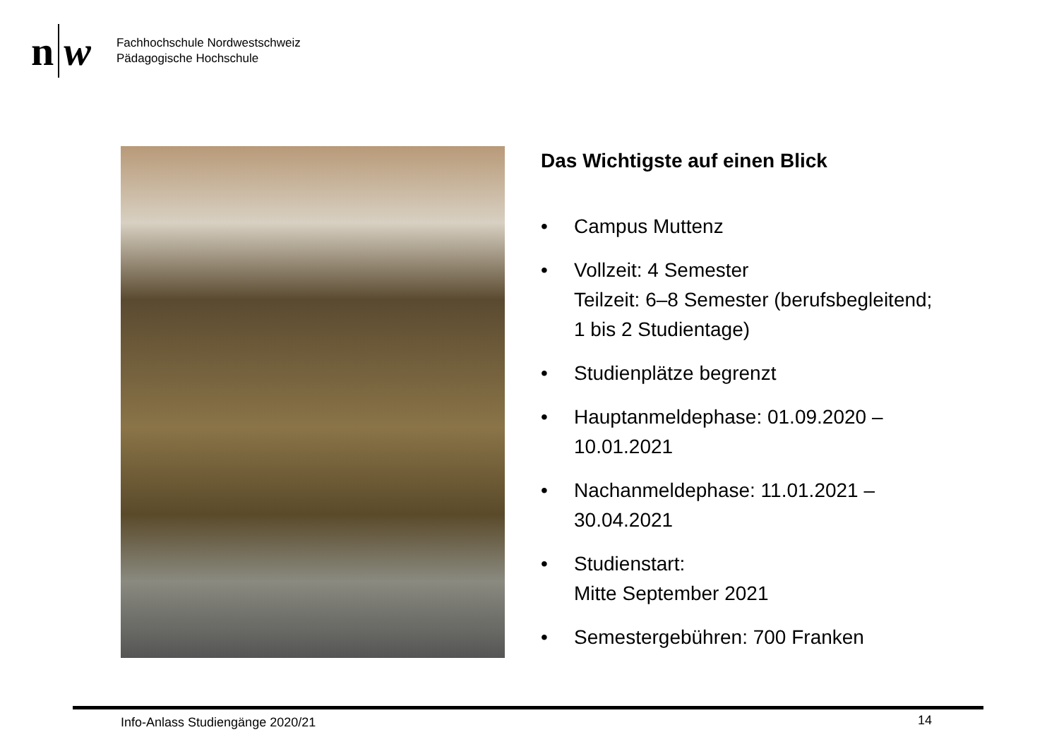n
w
Fachhochschule Nordwestschweiz
Pädagogische Hochschule
Das Wichtigste auf einen Blick
• Campus Muttenz
• Vollzeit: 4 Semester
Teilzeit: 6–8 Semester (berufsbegleitend; 1 bis 2 Studientage)
• Studienplätze begrenzt
• Hauptanmeldephase: 01.09.2020 – 10.01.2021
• Nachanmeldephase: 11.01.2021 – 30.04.2021
• Studienstart:
Mitte September 2021
• Semestergebühren: 700 Franken
Info-Anlass Studiengänge 2020/21
14